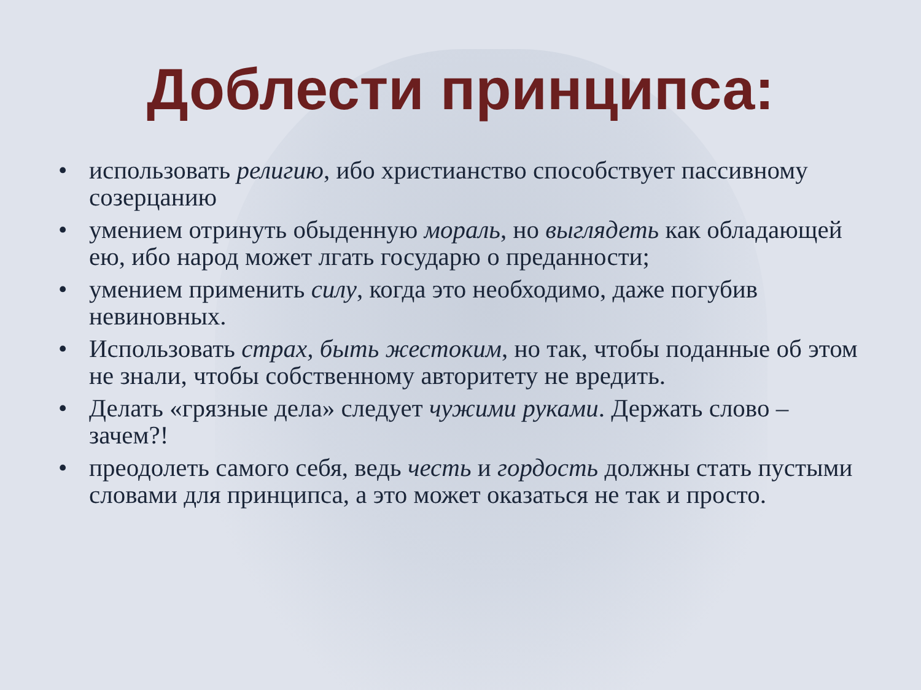Доблести принципса:
• использовать религию, ибо христианство способствует пассивному созерцанию
• умением отринуть обыденную мораль, но выглядеть как обладающей ею, ибо народ может лгать государю о преданности;
• умением применить силу, когда это необходимо, даже погубив невиновных.
• Использовать страх, быть жестоким, но так, чтобы поданные об этом не знали, чтобы собственному авторитету не вредить.
• Делать «грязные дела» следует чужими руками. Держать слово – зачем?!
• преодолеть самого себя, ведь честь и гордость должны стать пустыми словами для принципса, а это может оказаться не так и просто.